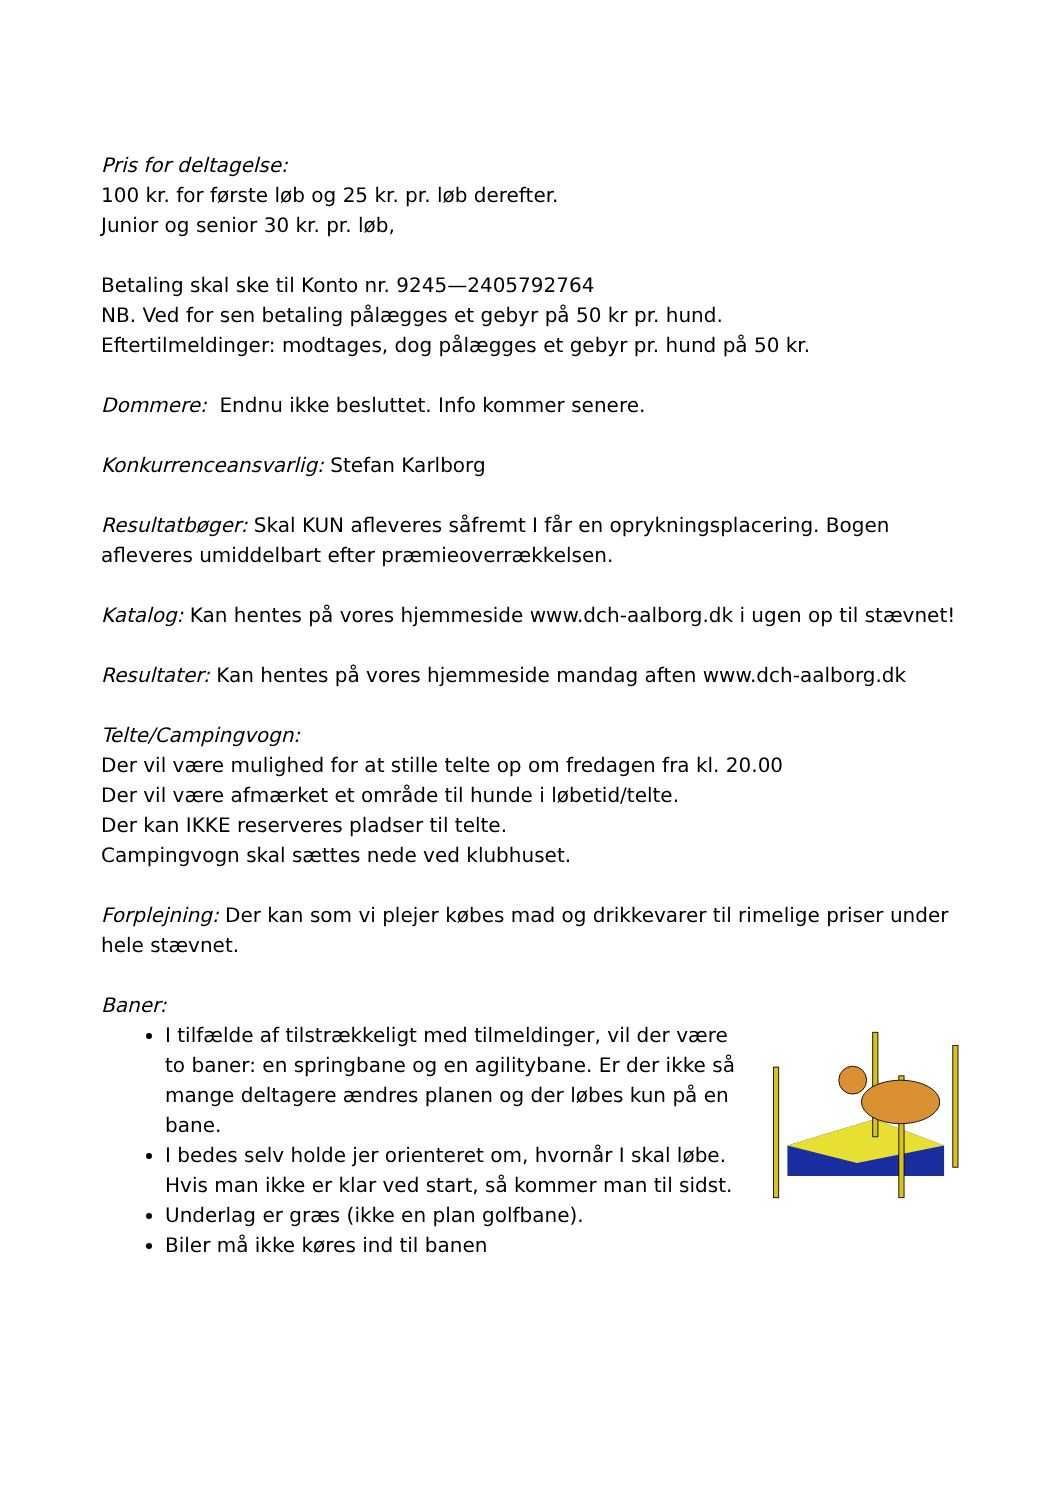Pris for deltagelse:
100 kr. for første løb og 25 kr. pr. løb derefter.
Junior og senior 30 kr. pr. løb,
Betaling skal ske til Konto nr. 9245—2405792764
NB. Ved for sen betaling pålægges et gebyr på 50 kr pr. hund.
Eftertilmeldinger: modtages, dog pålægges et gebyr pr. hund på 50 kr.
Dommere: Endnu ikke besluttet. Info kommer senere.
Konkurrenceansvarlig: Stefan Karlborg
Resultatbøger: Skal KUN afleveres såfremt I får en oprykningsplacering. Bogen afleveres umiddelbart efter præmieoverrækkelsen.
Katalog: Kan hentes på vores hjemmeside www.dch-aalborg.dk i ugen op til stævnet!
Resultater: Kan hentes på vores hjemmeside mandag aften www.dch-aalborg.dk
Telte/Campingvogn:
Der vil være mulighed for at stille telte op om fredagen fra kl. 20.00
Der vil være afmærket et område til hunde i løbetid/telte.
Der kan IKKE reserveres pladser til telte.
Campingvogn skal sættes nede ved klubhuset.
Forplejning: Der kan som vi plejer købes mad og drikkevarer til rimelige priser under hele stævnet.
Baner:
I tilfælde af tilstrækkeligt med tilmeldinger, vil der være to baner: en springbane og en agilitybane. Er der ikke så mange deltagere ændres planen og der løbes kun på en bane.
I bedes selv holde jer orienteret om, hvornår I skal løbe. Hvis man ikke er klar ved start, så kommer man til sidst.
Underlag er græs (ikke en plan golfbane).
Biler må ikke køres ind til banen